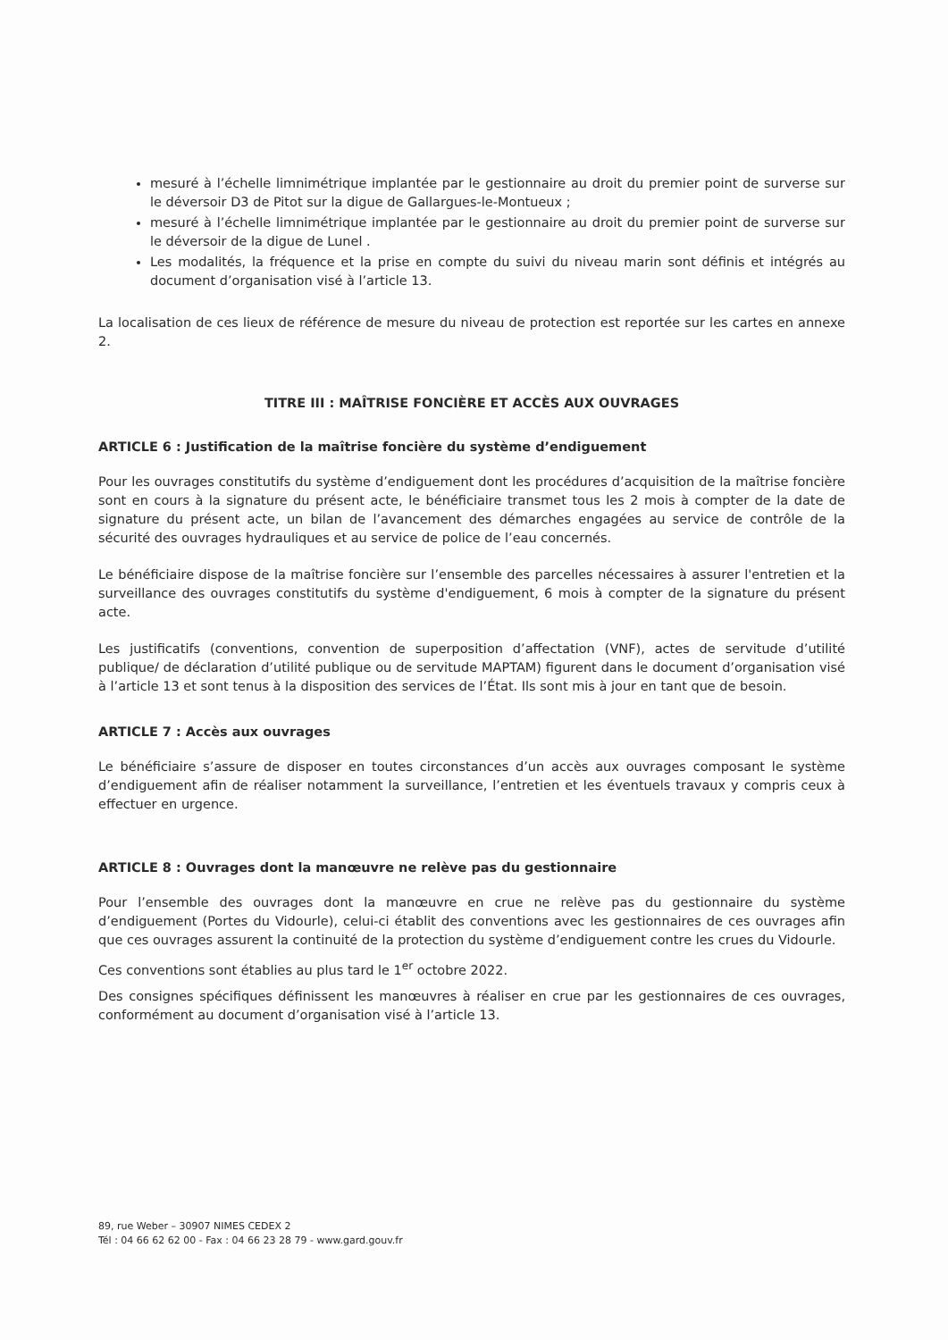mesuré à l’échelle limnimétrique implantée par le gestionnaire au droit du premier point de surverse sur le déversoir D3 de Pitot sur la digue de Gallargues-le-Montueux ;
mesuré à l’échelle limnimétrique implantée par le gestionnaire au droit du premier point de surverse sur le déversoir de la digue de Lunel .
Les modalités, la fréquence et la prise en compte du suivi du niveau marin sont définis et intégrés au document d’organisation visé à l’article 13.
La localisation de ces lieux de référence de mesure du niveau de protection est reportée sur les cartes en annexe 2.
TITRE III : MAÎTRISE FONCIÈRE ET ACCÈS AUX OUVRAGES
ARTICLE 6 : Justification de la maîtrise foncière du système d’endiguement
Pour les ouvrages constitutifs du système d’endiguement dont les procédures d’acquisition de la maîtrise foncière sont en cours à la signature du présent acte, le bénéficiaire transmet tous les 2 mois à compter de la date de signature du présent acte, un bilan de l’avancement des démarches engagées au service de contrôle de la sécurité des ouvrages hydrauliques et au service de police de l’eau concernés.
Le bénéficiaire dispose de la maîtrise foncière sur l’ensemble des parcelles nécessaires à assurer l'entretien et la surveillance des ouvrages constitutifs du système d'endiguement, 6 mois à compter de la signature du présent acte.
Les justificatifs (conventions, convention de superposition d’affectation (VNF), actes de servitude d’utilité publique/ de déclaration d’utilité publique ou de servitude MAPTAM) figurent dans le document d’organisation visé à l’article 13 et sont tenus à la disposition des services de l’État. Ils sont mis à jour en tant que de besoin.
ARTICLE 7 : Accès aux ouvrages
Le bénéficiaire s’assure de disposer en toutes circonstances d’un accès aux ouvrages composant le système d’endiguement afin de réaliser notamment la surveillance, l’entretien et les éventuels travaux y compris ceux à effectuer en urgence.
ARTICLE 8 : Ouvrages dont la manœuvre ne relève pas du gestionnaire
Pour l’ensemble des ouvrages dont la manœuvre en crue ne relève pas du gestionnaire du système d’endiguement (Portes du Vidourle), celui-ci établit des conventions avec les gestionnaires de ces ouvrages afin que ces ouvrages assurent la continuité de la protection du système d’endiguement contre les crues du Vidourle.
Ces conventions sont établies au plus tard le 1<sup>er</sup> octobre 2022.
Des consignes spécifiques définissent les manœuvres à réaliser en crue par les gestionnaires de ces ouvrages, conformément au document d’organisation visé à l’article 13.
89, rue Weber – 30907 NIMES CEDEX 2
Tél : 04 66 62 62 00 - Fax : 04 66 23 28 79 - www.gard.gouv.fr